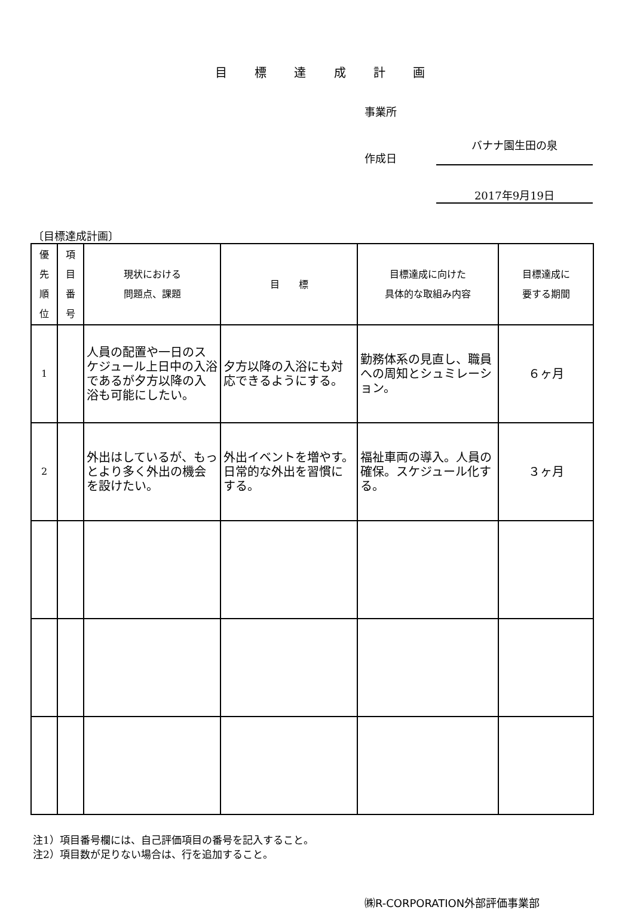目 標 達 成 計 画
事業所
作成日
バナナ園生田の泉
2017年9月19日
〔目標達成計画〕
| 優 先 順 位 | 項 目 番 号 | 現状における 問題点、課題 | 目 標 | 目標達成に向けた 具体的な取組み内容 | 目標達成に 要する期間 |
| --- | --- | --- | --- | --- | --- |
| 1 | | 人員の配置や一日のスケジュール上日中の入浴であるが夕方以降の入浴も可能にしたい。 | 夕方以降の入浴にも対応できるようにする。 | 勤務体系の見直し、職員への周知とシュミレーション。 | ６ヶ月 |
| 2 | | 外出はしているが、もっとより多く外出の機会を設けたい。 | 外出イベントを増やす。日常的な外出を習慣にする。 | 福祉車両の導入。人員の確保。スケジュール化する。 | ３ヶ月 |
注1）項目番号欄には、自己評価項目の番号を記入すること。
注2）項目数が足りない場合は、行を追加すること。
㈱R-CORPORATION外部評価事業部